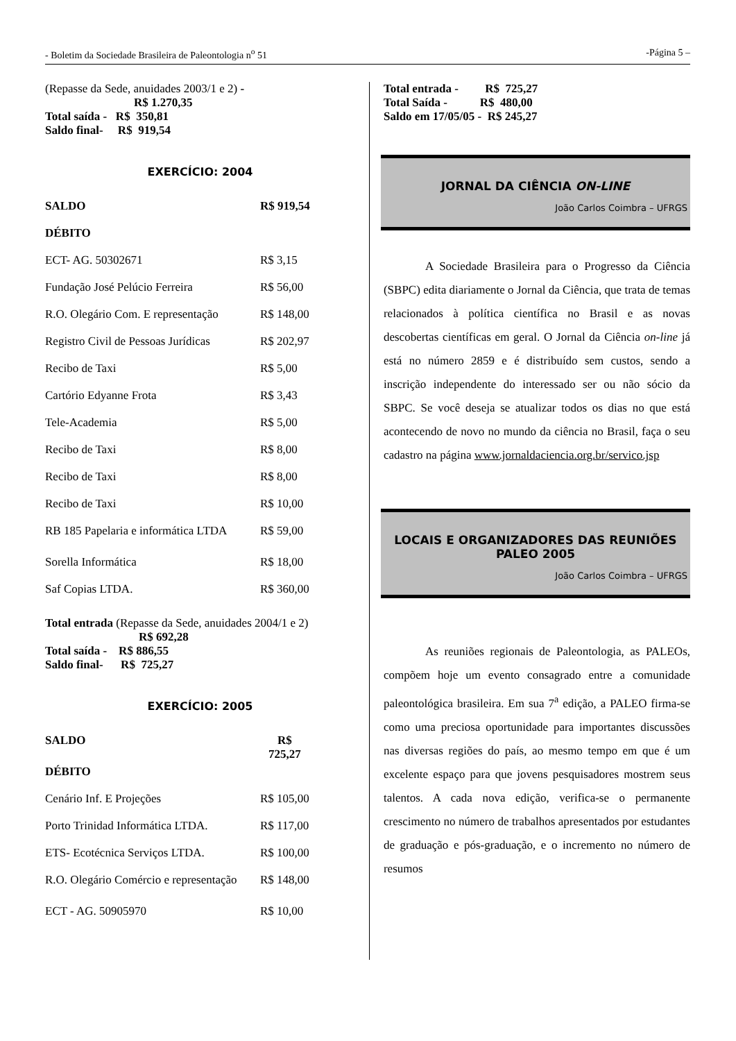- Boletim da Sociedade Brasileira de Paleontologia n<sup>o</sup> 51 -Página 5 –
(Repasse da Sede, anuidades 2003/1 e 2) -
R$ 1.270,35
Total saída - R$ 350,81
Saldo final- R$ 919,54
EXERCÍCIO: 2004
| SALDO | R$ 919,54 |
| DÉBITO | |
| ECT- AG. 50302671 | R$ 3,15 |
| Fundação José Pelúcio Ferreira | R$ 56,00 |
| R.O. Olegário Com. E representação | R$ 148,00 |
| Registro Civil de Pessoas Jurídicas | R$ 202,97 |
| Recibo de Taxi | R$ 5,00 |
| Cartório Edyanne Frota | R$ 3,43 |
| Tele-Academia | R$ 5,00 |
| Recibo de Taxi | R$ 8,00 |
| Recibo de Taxi | R$ 8,00 |
| Recibo de Taxi | R$ 10,00 |
| RB 185 Papelaria e informática LTDA | R$ 59,00 |
| Sorella Informática | R$ 18,00 |
| Saf Copias LTDA. | R$ 360,00 |
Total entrada (Repasse da Sede, anuidades 2004/1 e 2)
R$ 692,28
Total saída - R$ 886,55
Saldo final- R$ 725,27
EXERCÍCIO: 2005
| SALDO | R$ 725,27 |
| DÉBITO | |
| Cenário Inf. E Projeções | R$ 105,00 |
| Porto Trinidad Informática LTDA. | R$ 117,00 |
| ETS- Ecotécnica Serviços LTDA. | R$ 100,00 |
| R.O. Olegário Comércio e representação | R$ 148,00 |
| ECT - AG. 50905970 | R$ 10,00 |
Total entrada - R$ 725,27
Total Saída - R$ 480,00
Saldo em 17/05/05 - R$ 245,27
JORNAL DA CIÊNCIA ON-LINE
João Carlos Coimbra – UFRGS
A Sociedade Brasileira para o Progresso da Ciência (SBPC) edita diariamente o Jornal da Ciência, que trata de temas relacionados à política científica no Brasil e as novas descobertas científicas em geral. O Jornal da Ciência on-line já está no número 2859 e é distribuído sem custos, sendo a inscrição independente do interessado ser ou não sócio da SBPC. Se você deseja se atualizar todos os dias no que está acontecendo de novo no mundo da ciência no Brasil, faça o seu cadastro na página www.jornaldaciencia.org.br/servico.jsp
LOCAIS E ORGANIZADORES DAS REUNIÕES PALEO 2005
João Carlos Coimbra – UFRGS
As reuniões regionais de Paleontologia, as PALEOs, compõem hoje um evento consagrado entre a comunidade paleontológica brasileira. Em sua 7<sup>a</sup> edição, a PALEO firma-se como uma preciosa oportunidade para importantes discussões nas diversas regiões do país, ao mesmo tempo em que é um excelente espaço para que jovens pesquisadores mostrem seus talentos. A cada nova edição, verifica-se o permanente crescimento no número de trabalhos apresentados por estudantes de graduação e pós-graduação, e o incremento no número de resumos